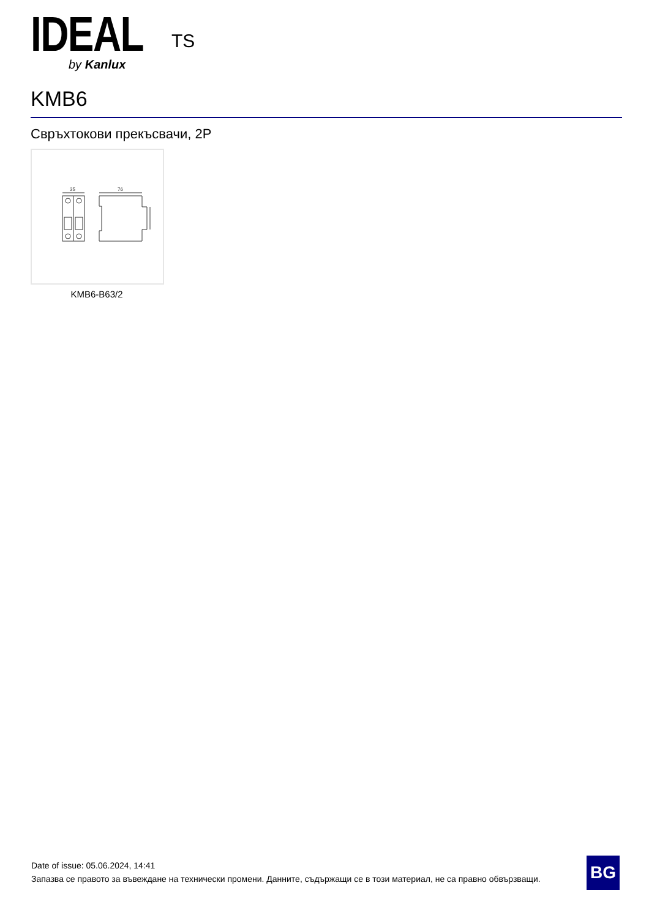IDEAL<sup>TS</sup>
by Kanlux
KMB6
Свръхтокови прекъсвачи, 2P
35
76
KMB6-B63/2
Date of issue: 05.06.2024, 14:41
Запазва се правото за въвеждане на технически промени. Данните, съдържащи се в този материал, не са правно обвързващи.
BG